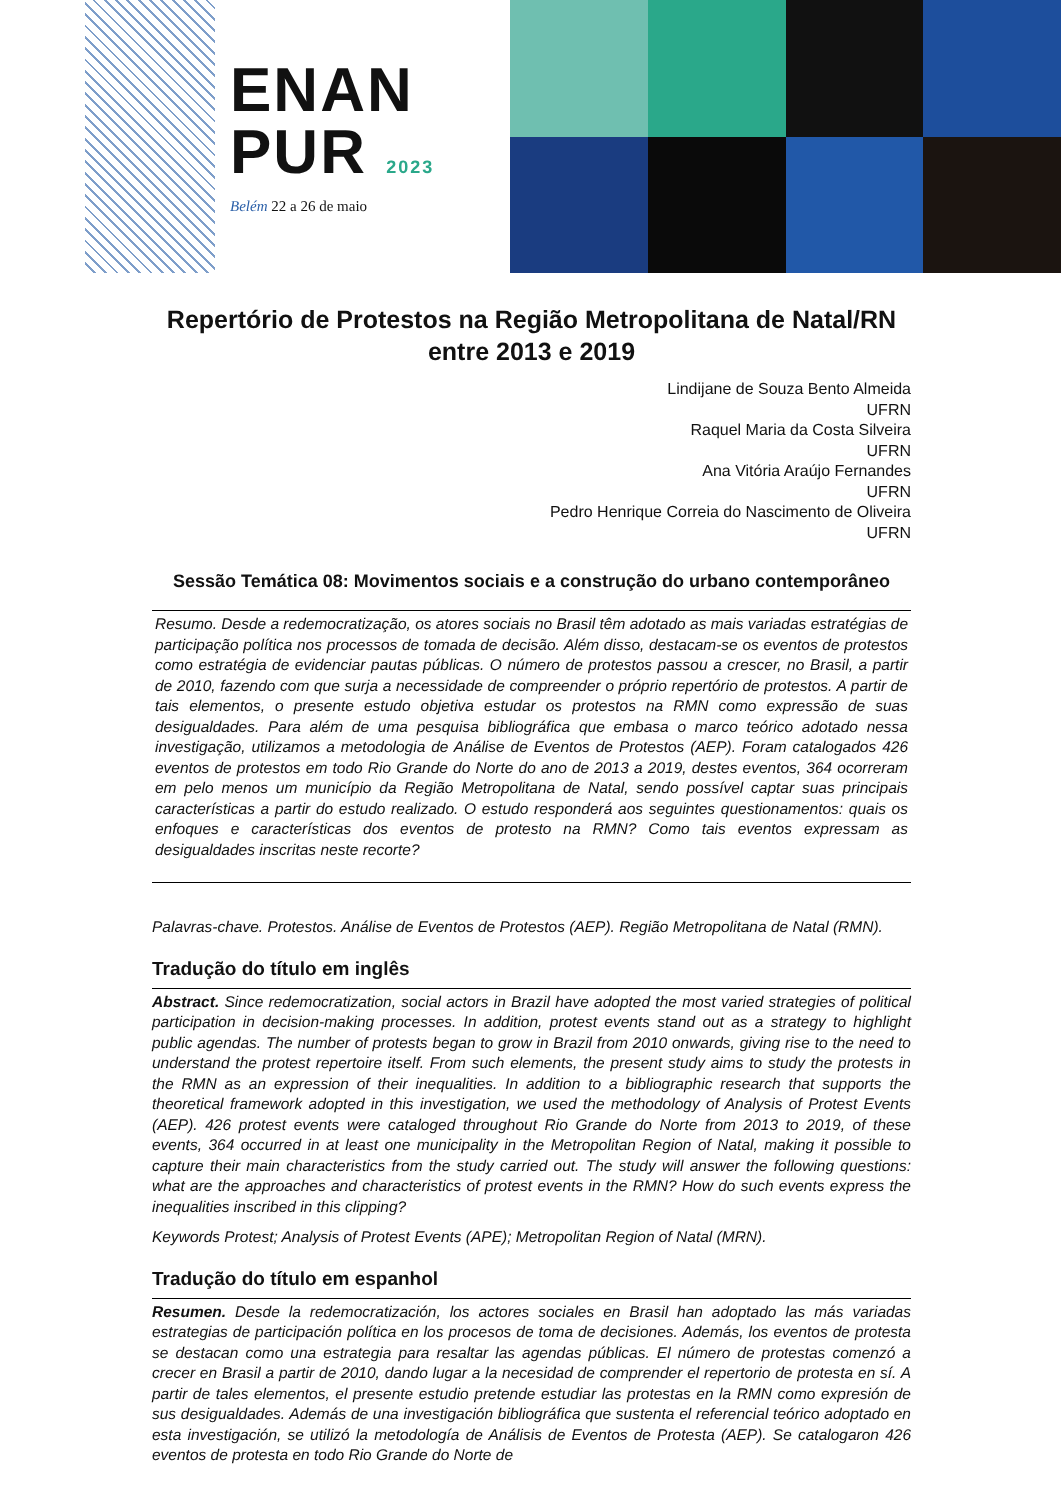ENAN
PUR 2023
Belém 22 a 26 de maio
Repertório de Protestos na Região Metropolitana de Natal/RN entre 2013 e 2019
Lindijane de Souza Bento Almeida
UFRN
Raquel Maria da Costa Silveira
UFRN
Ana Vitória Araújo Fernandes
UFRN
Pedro Henrique Correia do Nascimento de Oliveira
UFRN
Sessão Temática 08: Movimentos sociais e a construção do urbano contemporâneo
Resumo. Desde a redemocratização, os atores sociais no Brasil têm adotado as mais variadas estratégias de participação política nos processos de tomada de decisão. Além disso, destacam-se os eventos de protestos como estratégia de evidenciar pautas públicas. O número de protestos passou a crescer, no Brasil, a partir de 2010, fazendo com que surja a necessidade de compreender o próprio repertório de protestos. A partir de tais elementos, o presente estudo objetiva estudar os protestos na RMN como expressão de suas desigualdades. Para além de uma pesquisa bibliográfica que embasa o marco teórico adotado nessa investigação, utilizamos a metodologia de Análise de Eventos de Protestos (AEP). Foram catalogados 426 eventos de protestos em todo Rio Grande do Norte do ano de 2013 a 2019, destes eventos, 364 ocorreram em pelo menos um município da Região Metropolitana de Natal, sendo possível captar suas principais características a partir do estudo realizado. O estudo responderá aos seguintes questionamentos: quais os enfoques e características dos eventos de protesto na RMN? Como tais eventos expressam as desigualdades inscritas neste recorte?
Palavras-chave. Protestos. Análise de Eventos de Protestos (AEP). Região Metropolitana de Natal (RMN).
Tradução do título em inglês
Abstract. Since redemocratization, social actors in Brazil have adopted the most varied strategies of political participation in decision-making processes. In addition, protest events stand out as a strategy to highlight public agendas. The number of protests began to grow in Brazil from 2010 onwards, giving rise to the need to understand the protest repertoire itself. From such elements, the present study aims to study the protests in the RMN as an expression of their inequalities. In addition to a bibliographic research that supports the theoretical framework adopted in this investigation, we used the methodology of Analysis of Protest Events (AEP). 426 protest events were cataloged throughout Rio Grande do Norte from 2013 to 2019, of these events, 364 occurred in at least one municipality in the Metropolitan Region of Natal, making it possible to capture their main characteristics from the study carried out. The study will answer the following questions: what are the approaches and characteristics of protest events in the RMN? How do such events express the inequalities inscribed in this clipping?
Keywords Protest; Analysis of Protest Events (APE); Metropolitan Region of Natal (MRN).
Tradução do título em espanhol
Resumen. Desde la redemocratización, los actores sociales en Brasil han adoptado las más variadas estrategias de participación política en los procesos de toma de decisiones. Además, los eventos de protesta se destacan como una estrategia para resaltar las agendas públicas. El número de protestas comenzó a crecer en Brasil a partir de 2010, dando lugar a la necesidad de comprender el repertorio de protesta en sí. A partir de tales elementos, el presente estudio pretende estudiar las protestas en la RMN como expresión de sus desigualdades. Además de una investigación bibliográfica que sustenta el referencial teórico adoptado en esta investigación, se utilizó la metodología de Análisis de Eventos de Protesta (AEP). Se catalogaron 426 eventos de protesta en todo Rio Grande do Norte de